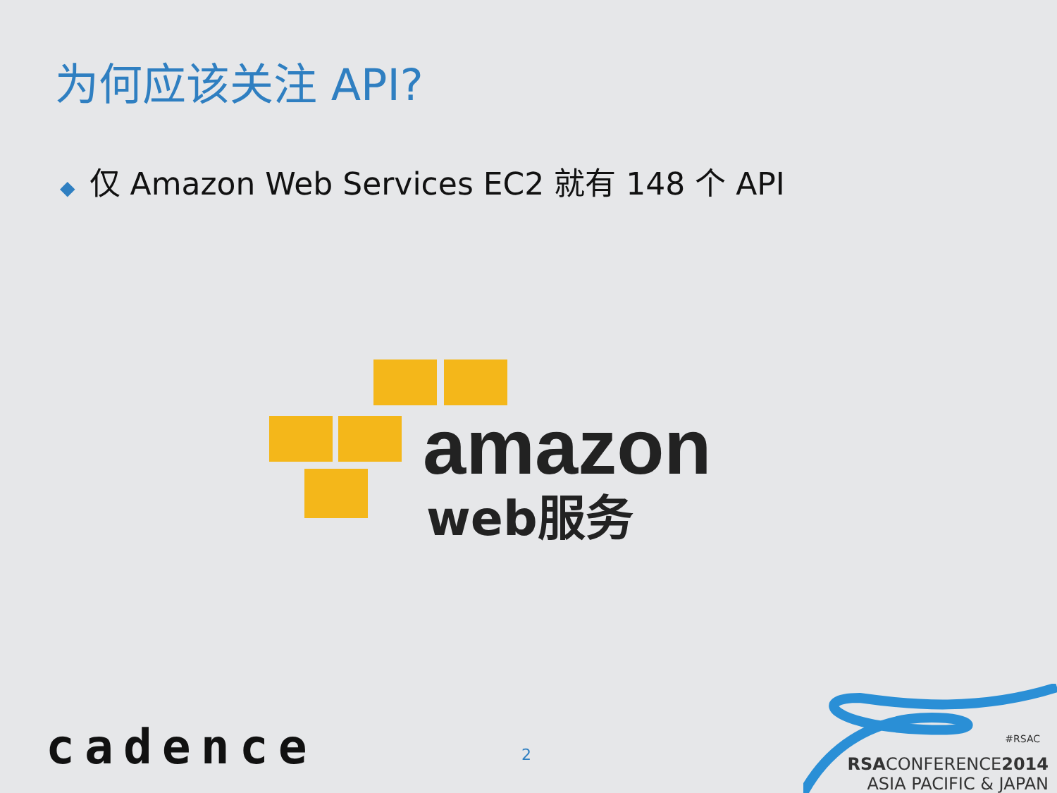为何应该关注 API?
◆ 仅 Amazon Web Services EC2 就有 148 个 API
amazon
web服务
cadence 2
#RSAC
RSACONFERENCE2014
ASIA PACIFIC & JAPAN